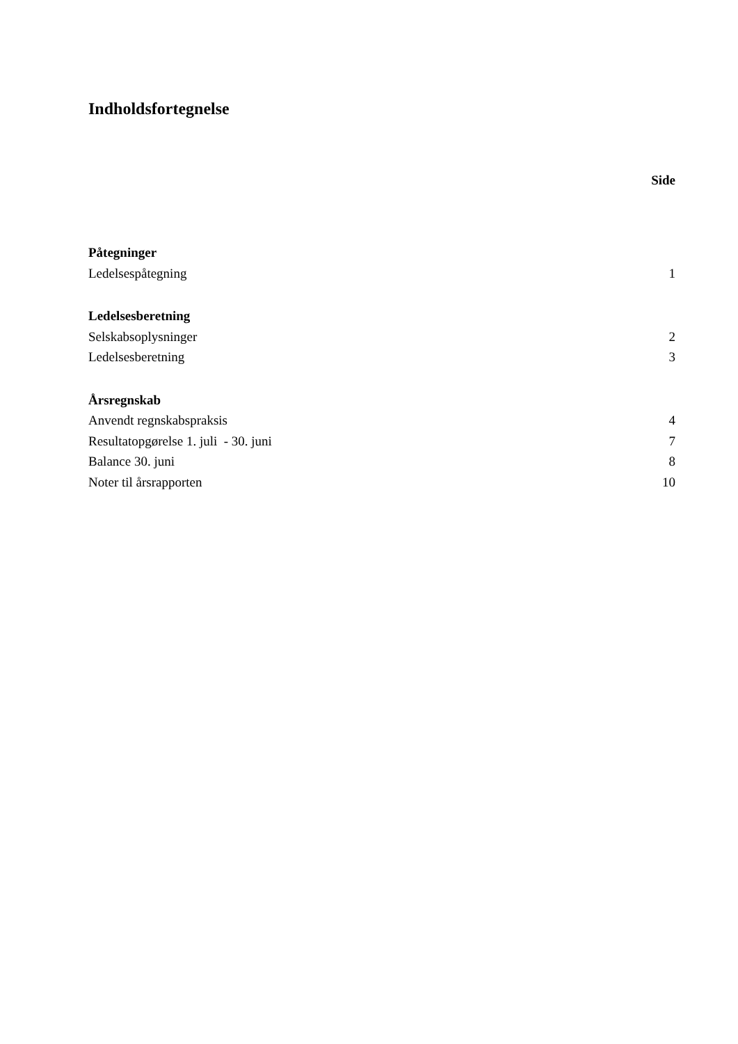Indholdsfortegnelse
Side
Påtegninger
Ledelsespåtegning 1
Ledelsesberetning
Selskabsoplysninger 2
Ledelsesberetning 3
Årsregnskab
Anvendt regnskabspraksis 4
Resultatopgørelse 1. juli - 30. juni 7
Balance 30. juni 8
Noter til årsrapporten 10